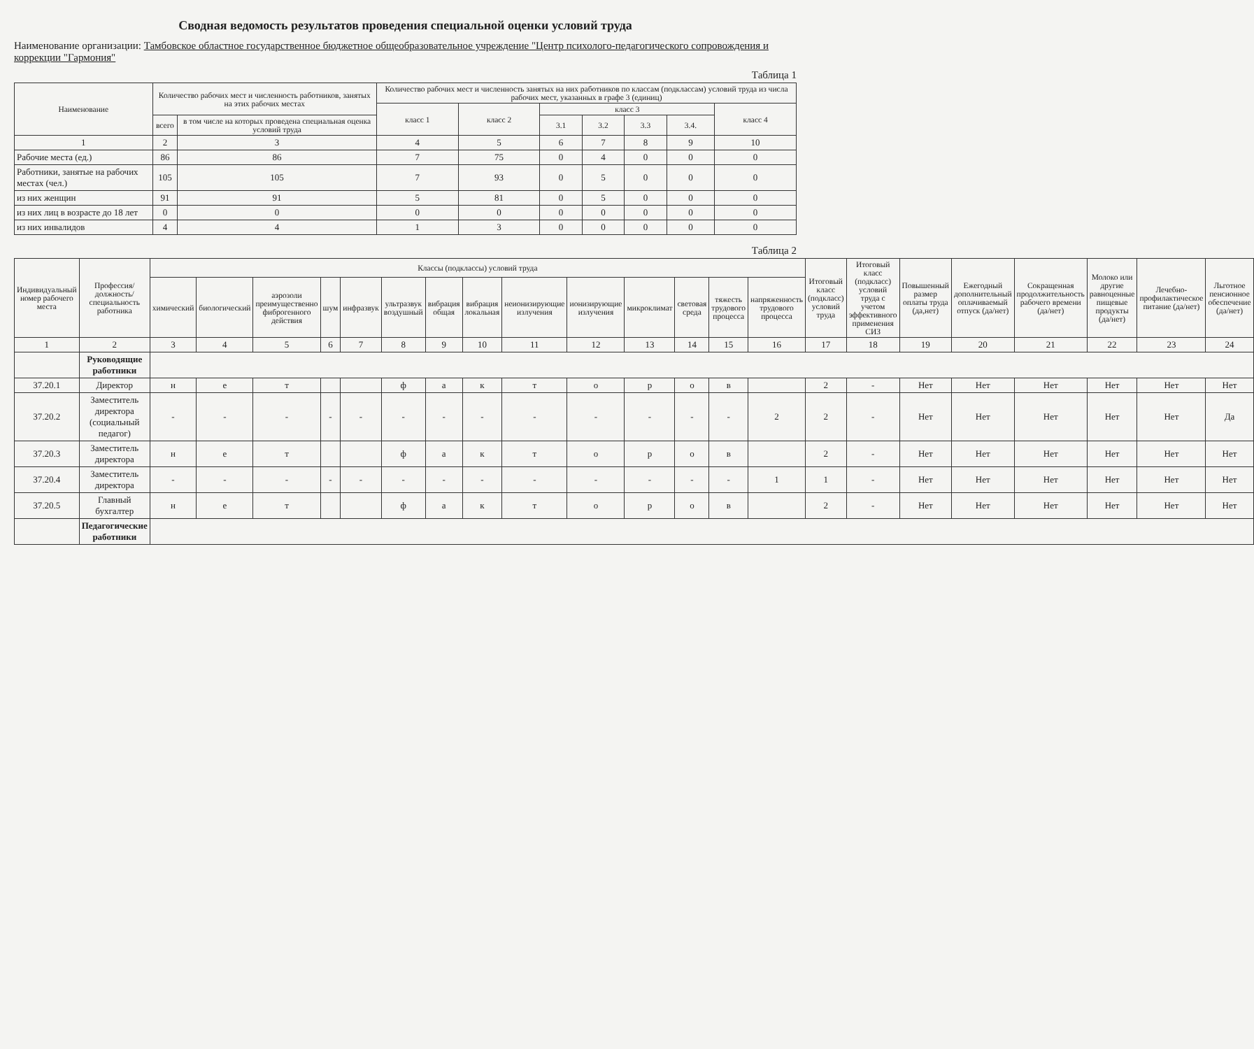Сводная ведомость результатов проведения специальной оценки условий труда
Наименование организации: Тамбовское областное государственное бюджетное общеобразовательное учреждение "Центр психолого-педагогического сопровождения и коррекции "Гармония"
Таблица 1
| Наименование | Количество рабочих мест и численность работников, занятых на этих рабочих местах | | Количество рабочих мест и численность занятых на них работников по классам (подклассам) условий труда из числа рабочих мест, указанных в графе 3 (единиц) | | | | | | |
| --- | --- | --- | --- | --- | --- | --- | --- | --- | --- |
| | | | класс 1 | класс 2 | класс 3 | | | | класс 4 |
| | всего | в том числе на которых проведена специальная оценка условий труда | | | 3.1 | 3.2 | 3.3 | 3.4. | |
| 1 | 2 | 3 | 4 | 5 | 6 | 7 | 8 | 9 | 10 |
| Рабочие места (ед.) | 86 | 86 | 7 | 75 | 0 | 4 | 0 | 0 | 0 |
| Работники, занятые на рабочих местах (чел.) | 105 | 105 | 7 | 93 | 0 | 5 | 0 | 0 | 0 |
| из них женщин | 91 | 91 | 5 | 81 | 0 | 5 | 0 | 0 | 0 |
| из них лиц в возрасте до 18 лет | 0 | 0 | 0 | 0 | 0 | 0 | 0 | 0 | 0 |
| из них инвалидов | 4 | 4 | 1 | 3 | 0 | 0 | 0 | 0 | 0 |
Таблица 2
| Индивидуальный номер рабочего места | Профессия/ должность/ специальность работника | Классы (подклассы) условий труда | | | | | | | | | | | | | | Итоговый класс (подкласс) условий труда | Итоговый класс (подкласс) условий труда с учетом эффективного применения СИЗ | Повышенный размер оплаты труда (да,нет) | Ежегодный дополнительный оплачиваемый отпуск (да/нет) | Сокращенная продолжительность рабочего времени (да/нет) | Молоко или другие равноценные пищевые продукты (да/нет) | Лечебно-профилактическое питание (да/нет) | Льготное пенсионное обеспечение (да/нет) |
| --- | --- | --- | --- | --- | --- | --- | --- | --- | --- | --- | --- | --- | --- | --- | --- | --- | --- | --- | --- | --- | --- | --- | --- |
| | | химический | биологический | аэрозоли преимущественно фиброгенного действия | шум | инфразвук | ультразвук воздушный | вибрация общая | вибрация локальная | неионизирующие излучения | ионизирующие излучения | микроклимат | световая среда | тяжесть трудового процесса | напряженность трудового процесса | | | | | | | | |
| 1 | 2 | 3 | 4 | 5 | 6 | 7 | 8 | 9 | 10 | 11 | 12 | 13 | 14 | 15 | 16 | 17 | 18 | 19 | 20 | 21 | 22 | 23 | 24 |
| | Руководящие работники | | | | | | | | | | | | | | | | | | | | | | |
| 37.20.1 | Директор | н | е | т | | | ф | а | к | т | о | р | о | в | | 2 | - | Нет | Нет | Нет | Нет | Нет | Нет |
| 37.20.2 | Заместитель директора (социальный педагог) | - | - | - | - | - | - | - | - | - | - | - | - | - | 2 | 2 | - | Нет | Нет | Нет | Нет | Нет | Да |
| 37.20.3 | Заместитель директора | н | е | т | | | ф | а | к | т | о | р | о | в | | 2 | - | Нет | Нет | Нет | Нет | Нет | Нет |
| 37.20.4 | Заместитель директора | - | - | - | - | - | - | - | - | - | - | - | - | - | 1 | 1 | - | Нет | Нет | Нет | Нет | Нет | Нет |
| 37.20.5 | Главный бухгалтер | н | е | т | | | ф | а | к | т | о | р | о | в | | 2 | - | Нет | Нет | Нет | Нет | Нет | Нет |
| | Педагогические работники | | | | | | | | | | | | | | | | | | | | | | |